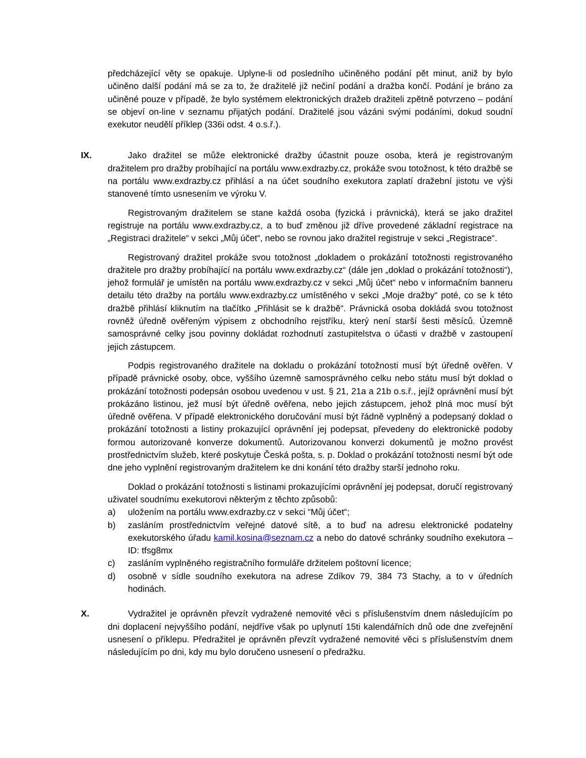předcházející věty se opakuje. Uplyne-li od posledního učiněného podání pět minut, aniž by bylo učiněno další podání má se za to, že dražitelé již nečiní podání a dražba končí. Podání je bráno za učiněné pouze v případě, že bylo systémem elektronických dražeb dražiteli zpětně potvrzeno – podání se objeví on-line v seznamu přijatých podání. Dražitelé jsou vázáni svými podáními, dokud soudní exekutor neudělí příklep (336i odst. 4 o.s.ř.).
IX. Jako dražitel se může elektronické dražby účastnit pouze osoba, která je registrovaným dražitelem pro dražby probíhající na portálu www.exdrazby.cz, prokáže svou totožnost, k této dražbě se na portálu www.exdrazby.cz přihlásí a na účet soudního exekutora zaplatí dražební jistotu ve výši stanovené tímto usnesením ve výroku V.
Registrovaným dražitelem se stane každá osoba (fyzická i právnická), která se jako dražitel registruje na portálu www.exdrazby.cz, a to buď změnou již dříve provedené základní registrace na „Registraci dražitele“ v sekci „Můj účet“, nebo se rovnou jako dražitel registruje v sekci „Registrace“.
Registrovaný dražitel prokáže svou totožnost „dokladem o prokázání totožnosti registrovaného dražitele pro dražby probíhající na portálu www.exdrazby.cz“ (dále jen „doklad o prokázání totožnosti“), jehož formulář je umístěn na portálu www.exdrazby.cz v sekci „Můj účet“ nebo v informačním banneru detailu této dražby na portálu www.exdrazby.cz umístěného v sekci „Moje dražby“ poté, co se k této dražbě přihlásí kliknutím na tlačítko „Přihlásit se k dražbě“. Právnická osoba dokládá svou totožnost rovněž úředně ověřeným výpisem z obchodního rejstříku, který není starší šesti měsíců. Územně samosprávné celky jsou povinny dokládat rozhodnutí zastupitelstva o účasti v dražbě v zastoupení jejich zástupcem.
Podpis registrovaného dražitele na dokladu o prokázání totožnosti musí být úředně ověřen. V případě právnické osoby, obce, vyššího územně samosprávného celku nebo státu musí být doklad o prokázání totožnosti podepsán osobou uvedenou v ust. § 21, 21a a 21b o.s.ř., jejíž oprávnění musí být prokázáno listinou, jež musí být úředně ověřena, nebo jejich zástupcem, jehož plná moc musí být úředně ověřena. V případě elektronického doručování musí být řádně vyplněný a podepsaný doklad o prokázání totožnosti a listiny prokazující oprávnění jej podepsat, převedeny do elektronické podoby formou autorizované konverze dokumentů. Autorizovanou konverzi dokumentů je možno provést prostřednictvím služeb, které poskytuje Česká pošta, s. p. Doklad o prokázání totožnosti nesmí být ode dne jeho vyplnění registrovaným dražitelem ke dni konání této dražby starší jednoho roku.
Doklad o prokázání totožnosti s listinami prokazujícími oprávnění jej podepsat, doručí registrovaný uživatel soudnímu exekutorovi některým z těchto způsobů:
a) uložením na portálu www.exdrazby.cz v sekci “Můj účet“;
b) zasláním prostřednictvím veřejné datové sítě, a to buď na adresu elektronické podatelny exekutorského úřadu kamil.kosina@seznam.cz a nebo do datové schránky soudního exekutora – ID: tfsg8mx
c) zasláním vyplněného registračního formuláře držitelem poštovní licence;
d) osobně v sídle soudního exekutora na adrese Zdíkov 79, 384 73 Stachy, a to v úředních hodinách.
X. Vydražitel je oprávněn převzít vydražené nemovité věci s příslušenstvím dnem následujícím po dni doplacení nejvyššího podání, nejdříve však po uplynutí 15ti kalendářních dnů ode dne zveřejnění usnesení o příklepu. Předražitel je oprávněn převzít vydražené nemovité věci s příslušenstvím dnem následujícím po dni, kdy mu bylo doručeno usnesení o předražku.